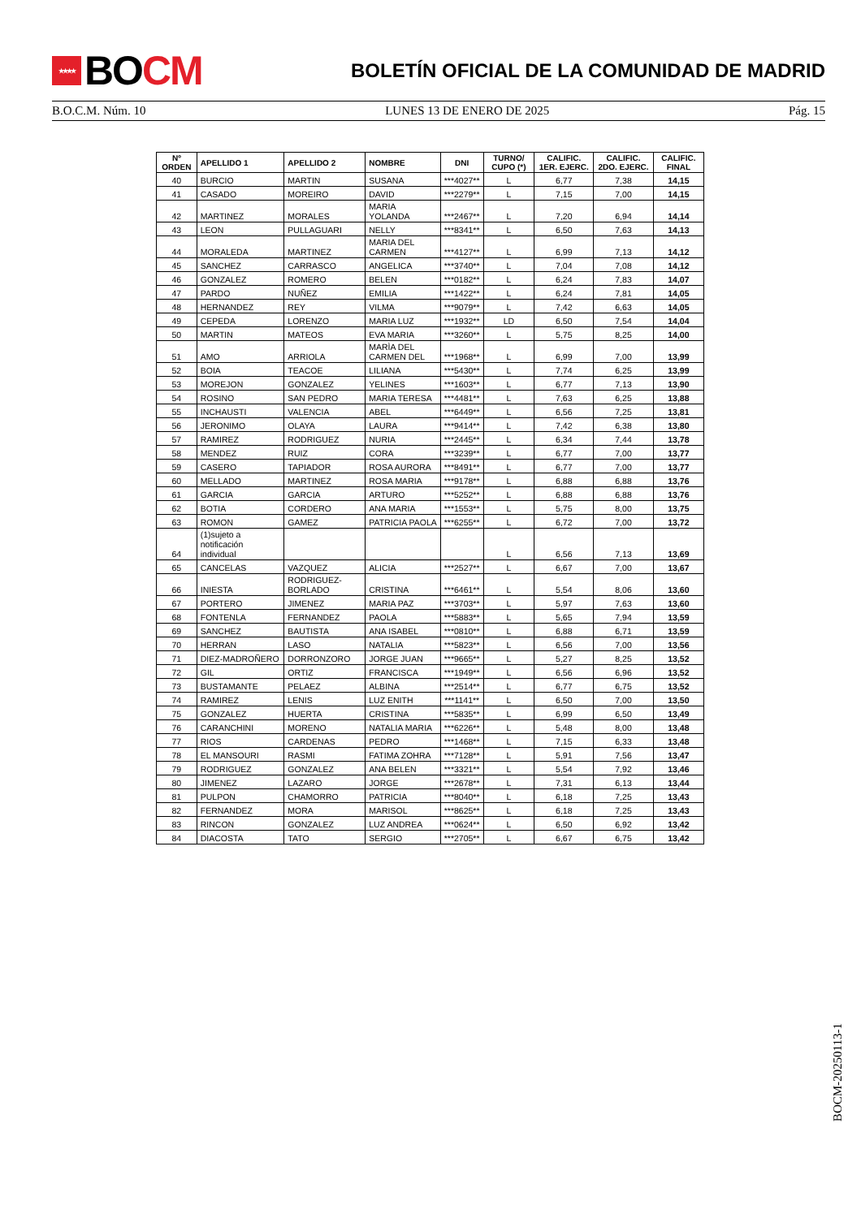★★★★ BO CM
BOLETÍN OFICIAL DE LA COMUNIDAD DE MADRID
B.O.C.M. Núm. 10 LUNES 13 DE ENERO DE 2025 Pág. 15
| Nº ORDEN | APELLIDO 1 | APELLIDO 2 | NOMBRE | DNI | TURNO/ CUPO (*) | CALIFIC. 1ER. EJERC. | CALIFIC. 2DO. EJERC. | CALIFIC. FINAL |
| --- | --- | --- | --- | --- | --- | --- | --- | --- |
| 40 | BURCIO | MARTIN | SUSANA | ***4027** | L | 6,77 | 7,38 | 14,15 |
| 41 | CASADO | MOREIRO | DAVID | ***2279** | L | 7,15 | 7,00 | 14,15 |
| 42 | MARTINEZ | MORALES | MARIA YOLANDA | ***2467** | L | 7,20 | 6,94 | 14,14 |
| 43 | LEON | PULLAGUARI | NELLY | ***8341** | L | 6,50 | 7,63 | 14,13 |
| 44 | MORALEDA | MARTINEZ | MARIA DEL CARMEN | ***4127** | L | 6,99 | 7,13 | 14,12 |
| 45 | SANCHEZ | CARRASCO | ANGELICA | ***3740** | L | 7,04 | 7,08 | 14,12 |
| 46 | GONZALEZ | ROMERO | BELEN | ***0182** | L | 6,24 | 7,83 | 14,07 |
| 47 | PARDO | NUÑEZ | EMILIA | ***1422** | L | 6,24 | 7,81 | 14,05 |
| 48 | HERNANDEZ | REY | VILMA | ***9079** | L | 7,42 | 6,63 | 14,05 |
| 49 | CEPEDA | LORENZO | MARIA LUZ | ***1932** | LD | 6,50 | 7,54 | 14,04 |
| 50 | MARTIN | MATEOS | EVA MARIA | ***3260** | L | 5,75 | 8,25 | 14,00 |
| 51 | AMO | ARRIOLA | MARÌA DEL CARMEN DEL | ***1968** | L | 6,99 | 7,00 | 13,99 |
| 52 | BOIA | TEACOE | LILIANA | ***5430** | L | 7,74 | 6,25 | 13,99 |
| 53 | MOREJON | GONZALEZ | YELINES | ***1603** | L | 6,77 | 7,13 | 13,90 |
| 54 | ROSINO | SAN PEDRO | MARIA TERESA | ***4481** | L | 7,63 | 6,25 | 13,88 |
| 55 | INCHAUSTI | VALENCIA | ABEL | ***6449** | L | 6,56 | 7,25 | 13,81 |
| 56 | JERONIMO | OLAYA | LAURA | ***9414** | L | 7,42 | 6,38 | 13,80 |
| 57 | RAMIREZ | RODRIGUEZ | NURIA | ***2445** | L | 6,34 | 7,44 | 13,78 |
| 58 | MENDEZ | RUIZ | CORA | ***3239** | L | 6,77 | 7,00 | 13,77 |
| 59 | CASERO | TAPIADOR | ROSA AURORA | ***8491** | L | 6,77 | 7,00 | 13,77 |
| 60 | MELLADO | MARTINEZ | ROSA MARIA | ***9178** | L | 6,88 | 6,88 | 13,76 |
| 61 | GARCIA | GARCIA | ARTURO | ***5252** | L | 6,88 | 6,88 | 13,76 |
| 62 | BOTIA | CORDERO | ANA MARIA | ***1553** | L | 5,75 | 8,00 | 13,75 |
| 63 | ROMON | GAMEZ | PATRICIA PAOLA | ***6255** | L | 6,72 | 7,00 | 13,72 |
| 64 | (1)sujeto a notificación individual | | | | L | 6,56 | 7,13 | 13,69 |
| 65 | CANCELAS | VAZQUEZ | ALICIA | ***2527** | L | 6,67 | 7,00 | 13,67 |
| 66 | INIESTA | RODRIGUEZ-BORLADO | CRISTINA | ***6461** | L | 5,54 | 8,06 | 13,60 |
| 67 | PORTERO | JIMENEZ | MARIA PAZ | ***3703** | L | 5,97 | 7,63 | 13,60 |
| 68 | FONTENLA | FERNANDEZ | PAOLA | ***5883** | L | 5,65 | 7,94 | 13,59 |
| 69 | SANCHEZ | BAUTISTA | ANA ISABEL | ***0810** | L | 6,88 | 6,71 | 13,59 |
| 70 | HERRAN | LASO | NATALIA | ***5823** | L | 6,56 | 7,00 | 13,56 |
| 71 | DIEZ-MADROÑERO | DORRONZORO | JORGE JUAN | ***9665** | L | 5,27 | 8,25 | 13,52 |
| 72 | GIL | ORTIZ | FRANCISCA | ***1949** | L | 6,56 | 6,96 | 13,52 |
| 73 | BUSTAMANTE | PELAEZ | ALBINA | ***2514** | L | 6,77 | 6,75 | 13,52 |
| 74 | RAMIREZ | LENIS | LUZ ENITH | ***1141** | L | 6,50 | 7,00 | 13,50 |
| 75 | GONZALEZ | HUERTA | CRISTINA | ***5835** | L | 6,99 | 6,50 | 13,49 |
| 76 | CARANCHINI | MORENO | NATALIA MARIA | ***6226** | L | 5,48 | 8,00 | 13,48 |
| 77 | RIOS | CARDENAS | PEDRO | ***1468** | L | 7,15 | 6,33 | 13,48 |
| 78 | EL MANSOURI | RASMI | FATIMA ZOHRA | ***7128** | L | 5,91 | 7,56 | 13,47 |
| 79 | RODRIGUEZ | GONZALEZ | ANA BELEN | ***3321** | L | 5,54 | 7,92 | 13,46 |
| 80 | JIMENEZ | LAZARO | JORGE | ***2678** | L | 7,31 | 6,13 | 13,44 |
| 81 | PULPON | CHAMORRO | PATRICIA | ***8040** | L | 6,18 | 7,25 | 13,43 |
| 82 | FERNANDEZ | MORA | MARISOL | ***8625** | L | 6,18 | 7,25 | 13,43 |
| 83 | RINCON | GONZALEZ | LUZ ANDREA | ***0624** | L | 6,50 | 6,92 | 13,42 |
| 84 | DIACOSTA | TATO | SERGIO | ***2705** | L | 6,67 | 6,75 | 13,42 |
BOCM-20250113-1